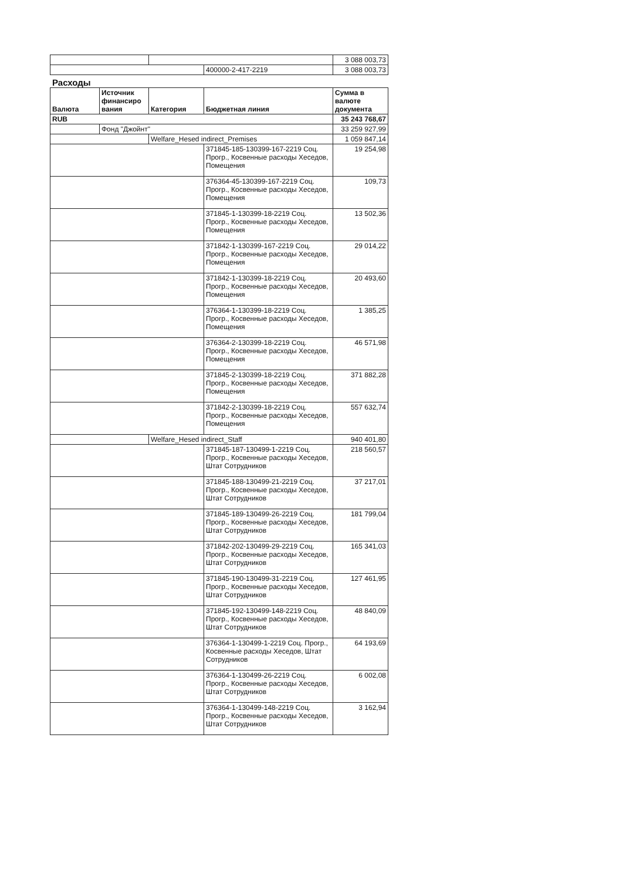| | | | 3 088 003,73 |
| | | 400000-2-417-2219 | 3 088 003,73 |
Расходы
| Валюта | Источник финансиро вания | Категория | Бюджетная линия | Сумма в валюте документа |
| --- | --- | --- | --- | --- |
| RUB | | | | 35 243 768,67 |
| | Фонд "Джойнт" | | | 33 259 927,99 |
| | | Welfare_Hesed indirect_Premises | | 1 059 847,14 |
| | | | 371845-185-130399-167-2219 Соц. Прогр., Косвенные расходы Хеседов, Помещения | 19 254,98 |
| | | | 376364-45-130399-167-2219 Соц. Прогр., Косвенные расходы Хеседов, Помещения | 109,73 |
| | | | 371845-1-130399-18-2219 Соц. Прогр., Косвенные расходы Хеседов, Помещения | 13 502,36 |
| | | | 371842-1-130399-167-2219 Соц. Прогр., Косвенные расходы Хеседов, Помещения | 29 014,22 |
| | | | 371842-1-130399-18-2219 Соц. Прогр., Косвенные расходы Хеседов, Помещения | 20 493,60 |
| | | | 376364-1-130399-18-2219 Соц. Прогр., Косвенные расходы Хеседов, Помещения | 1 385,25 |
| | | | 376364-2-130399-18-2219 Соц. Прогр., Косвенные расходы Хеседов, Помещения | 46 571,98 |
| | | | 371845-2-130399-18-2219 Соц. Прогр., Косвенные расходы Хеседов, Помещения | 371 882,28 |
| | | | 371842-2-130399-18-2219 Соц. Прогр., Косвенные расходы Хеседов, Помещения | 557 632,74 |
| | | Welfare_Hesed indirect_Staff | | 940 401,80 |
| | | | 371845-187-130499-1-2219 Соц. Прогр., Косвенные расходы Хеседов, Штат Сотрудников | 218 560,57 |
| | | | 371845-188-130499-21-2219 Соц. Прогр., Косвенные расходы Хеседов, Штат Сотрудников | 37 217,01 |
| | | | 371845-189-130499-26-2219 Соц. Прогр., Косвенные расходы Хеседов, Штат Сотрудников | 181 799,04 |
| | | | 371842-202-130499-29-2219 Соц. Прогр., Косвенные расходы Хеседов, Штат Сотрудников | 165 341,03 |
| | | | 371845-190-130499-31-2219 Соц. Прогр., Косвенные расходы Хеседов, Штат Сотрудников | 127 461,95 |
| | | | 371845-192-130499-148-2219 Соц. Прогр., Косвенные расходы Хеседов, Штат Сотрудников | 48 840,09 |
| | | | 376364-1-130499-1-2219 Соц. Прогр., Косвенные расходы Хеседов, Штат Сотрудников | 64 193,69 |
| | | | 376364-1-130499-26-2219 Соц. Прогр., Косвенные расходы Хеседов, Штат Сотрудников | 6 002,08 |
| | | | 376364-1-130499-148-2219 Соц. Прогр., Косвенные расходы Хеседов, Штат Сотрудников | 3 162,94 |